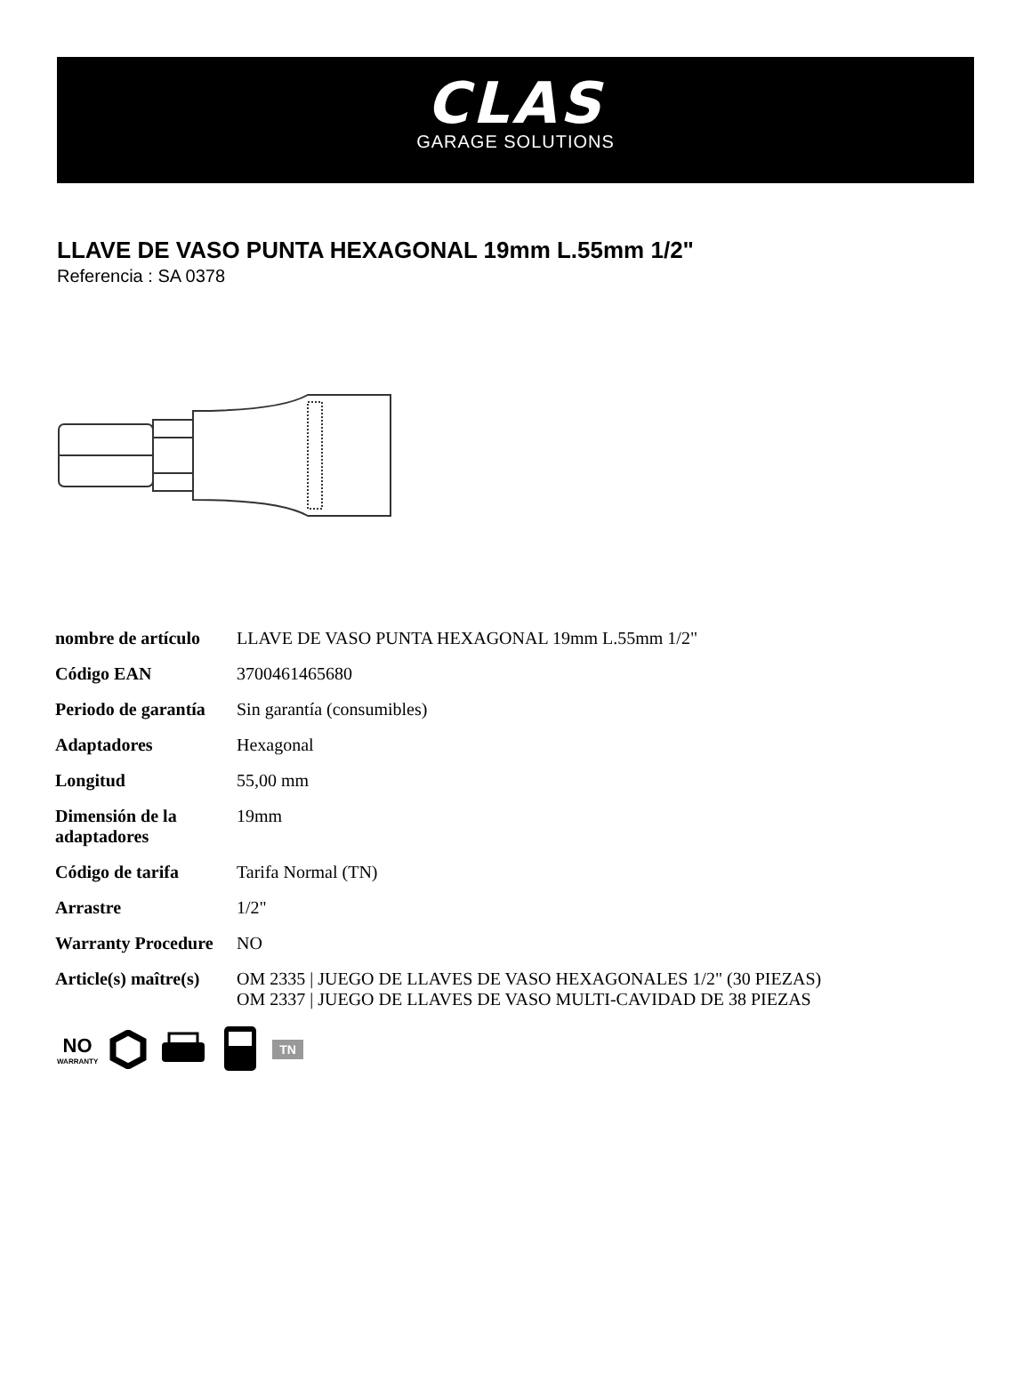CLAS
GARAGE SOLUTIONS
LLAVE DE VASO PUNTA HEXAGONAL 19mm L.55mm 1/2"
Referencia : SA 0378
| nombre de artículo | LLAVE DE VASO PUNTA HEXAGONAL 19mm L.55mm 1/2" |
| Código EAN | 3700461465680 |
| Periodo de garantía | Sin garantía (consumibles) |
| Adaptadores | Hexagonal |
| Longitud | 55,00 mm |
| Dimensión de la adaptadores | 19mm |
| Código de tarifa | Tarifa Normal (TN) |
| Arrastre | 1/2" |
| Warranty Procedure | NO |
| Article(s) maître(s) | OM 2335 / JUEGO DE LLAVES DE VASO HEXAGONALES 1/2" (30 PIEZAS) OM 2337 / JUEGO DE LLAVES DE VASO MULTI-CAVIDAD DE 38 PIEZAS |
NO
WARRANTY
TN